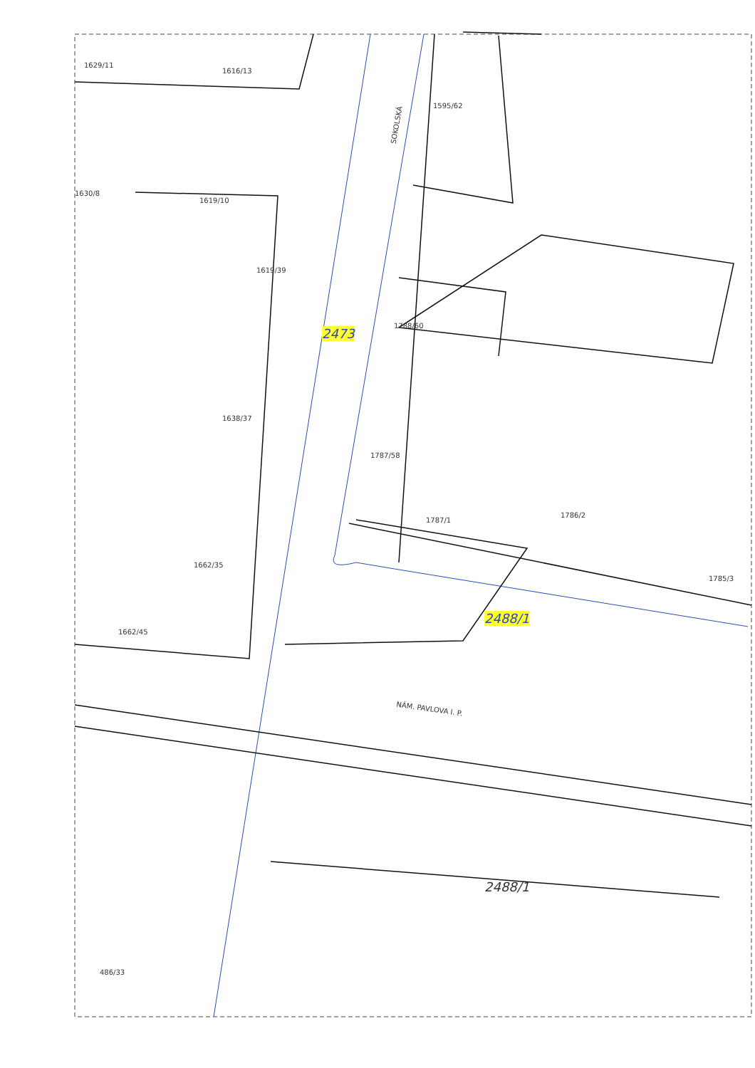1629/11
1616/13
SOKOLSKÁ
1595/62
1630/8
1619/10
1619/39
2473
1788/60
1638/37
1787/58
1787/1
1786/2
1662/35
1785/3
2488/1
1662/45
NÁM. PAVLOVA I. P.
2488/1
486/33